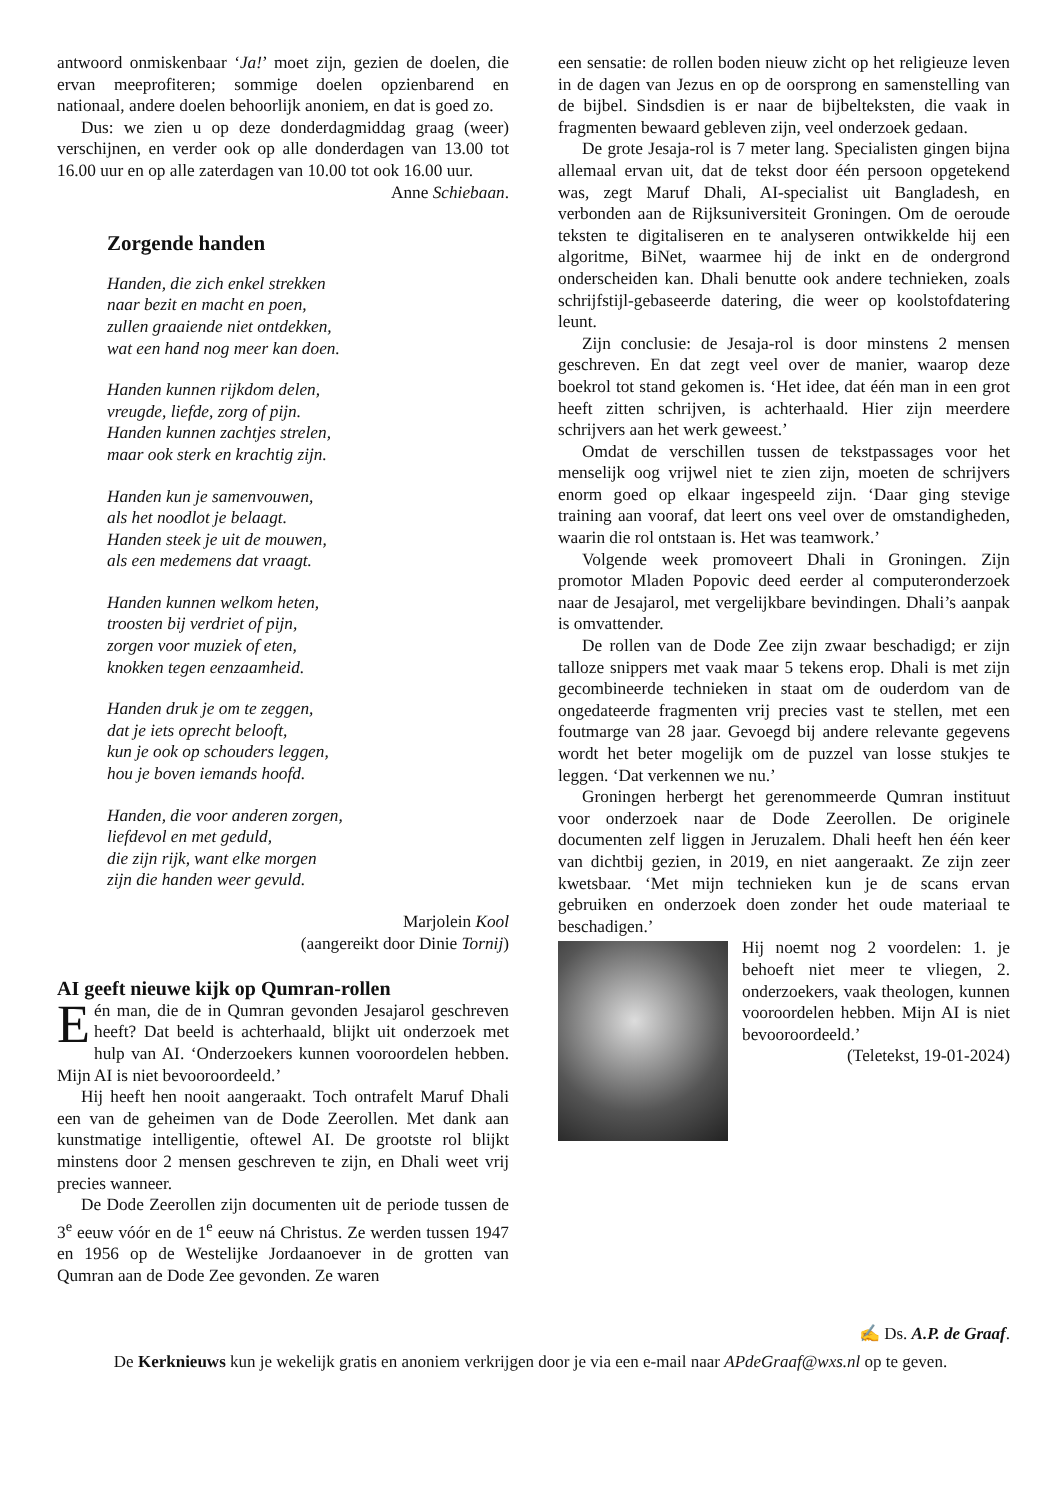antwoord onmiskenbaar ‘Ja!’ moet zijn, gezien de doelen, die ervan meeprofiteren; sommige doelen opzienbarend en nationaal, andere doelen behoorlijk anoniem, en dat is goed zo.
Dus: we zien u op deze donderdagmiddag graag (weer) verschijnen, en verder ook op alle donderdagen van 13.00 tot 16.00 uur en op alle zaterdagen van 10.00 tot ook 16.00 uur.
Anne Schiebaan.
Zorgende handen
Handen, die zich enkel strekken
naar bezit en macht en poen,
zullen graaiende niet ontdekken,
wat een hand nog meer kan doen.
Handen kunnen rijkdom delen,
vreugde, liefde, zorg of pijn.
Handen kunnen zachtjes strelen,
maar ook sterk en krachtig zijn.
Handen kun je samenvouwen,
als het noodlot je belaagt.
Handen steek je uit de mouwen,
als een medemens dat vraagt.
Handen kunnen welkom heten,
troosten bij verdriet of pijn,
zorgen voor muziek of eten,
knokken tegen eenzaamheid.
Handen druk je om te zeggen,
dat je iets oprecht belooft,
kun je ook op schouders leggen,
hou je boven iemands hoofd.
Handen, die voor anderen zorgen,
liefdevol en met geduld,
die zijn rijk, want elke morgen
zijn die handen weer gevuld.
Marjolein Kool
(aangereikt door Dinie Tornij)
AI geeft nieuwe kijk op Qumran-rollen
Eén man, die de in Qumran gevonden Jesajarol geschreven heeft? Dat beeld is achterhaald, blijkt uit onderzoek met hulp van AI. ‘Onderzoekers kunnen vooroordelen hebben. Mijn AI is niet bevooroordeeld.’
Hij heeft hen nooit aangeraakt. Toch ontrafelt Maruf Dhali een van de geheimen van de Dode Zeerollen. Met dank aan kunstmatige intelligentie, oftewel AI. De grootste rol blijkt minstens door 2 mensen geschreven te zijn, en Dhali weet vrij precies wanneer.
De Dode Zeerollen zijn documenten uit de periode tussen de 3<sup>e</sup> eeuw vóór en de 1<sup>e</sup> eeuw ná Christus. Ze werden tussen 1947 en 1956 op de Westelijke Jordaanoever in de grotten van Qumran aan de Dode Zee gevonden. Ze waren
een sensatie: de rollen boden nieuw zicht op het religieuze leven in de dagen van Jezus en op de oorsprong en samenstelling van de bijbel. Sindsdien is er naar de bijbelteksten, die vaak in fragmenten bewaard gebleven zijn, veel onderzoek gedaan.
De grote Jesaja-rol is 7 meter lang. Specialisten gingen bijna allemaal ervan uit, dat de tekst door één persoon opgetekend was, zegt Maruf Dhali, AI-specialist uit Bangladesh, en verbonden aan de Rijksuniversiteit Groningen. Om de oeroude teksten te digitaliseren en te analyseren ontwikkelde hij een algoritme, BiNet, waarmee hij de inkt en de ondergrond onderscheiden kan. Dhali benutte ook andere technieken, zoals schrijfstijl-gebaseerde datering, die weer op koolstofdatering leunt.
Zijn conclusie: de Jesaja-rol is door minstens 2 mensen geschreven. En dat zegt veel over de manier, waarop deze boekrol tot stand gekomen is. ‘Het idee, dat één man in een grot heeft zitten schrijven, is achterhaald. Hier zijn meerdere schrijvers aan het werk geweest.’
Omdat de verschillen tussen de tekstpassages voor het menselijk oog vrijwel niet te zien zijn, moeten de schrijvers enorm goed op elkaar ingespeeld zijn. ‘Daar ging stevige training aan vooraf, dat leert ons veel over de omstandigheden, waarin die rol ontstaan is. Het was teamwork.’
Volgende week promoveert Dhali in Groningen. Zijn promotor Mladen Popovic deed eerder al computeronderzoek naar de Jesajarol, met vergelijkbare bevindingen. Dhali’s aanpak is omvattender.
De rollen van de Dode Zee zijn zwaar beschadigd; er zijn talloze snippers met vaak maar 5 tekens erop. Dhali is met zijn gecombineerde technieken in staat om de ouderdom van de ongedateerde fragmenten vrij precies vast te stellen, met een foutmarge van 28 jaar. Gevoegd bij andere relevante gegevens wordt het beter mogelijk om de puzzel van losse stukjes te leggen. ‘Dat verkennen we nu.’
Groningen herbergt het gerenommeerde Qumran instituut voor onderzoek naar de Dode Zeerollen. De originele documenten zelf liggen in Jeruzalem. Dhali heeft hen één keer van dichtbij gezien, in 2019, en niet aangeraakt. Ze zijn zeer kwetsbaar. ‘Met mijn technieken kun je de scans ervan gebruiken en onderzoek doen zonder het oude materiaal te beschadigen.’
Hij noemt nog 2 voordelen: 1. je behoeft niet meer te vliegen, 2. onderzoekers, vaak theologen, kunnen vooroordelen hebben. Mijn AI is niet bevooroordeeld.’
(Teletekst, 19-01-2024)
✍ Ds. A.P. de Graaf.
De Kerknieuws kun je wekelijk gratis en anoniem verkrijgen door je via een e-mail naar APdeGraaf@wxs.nl op te geven.